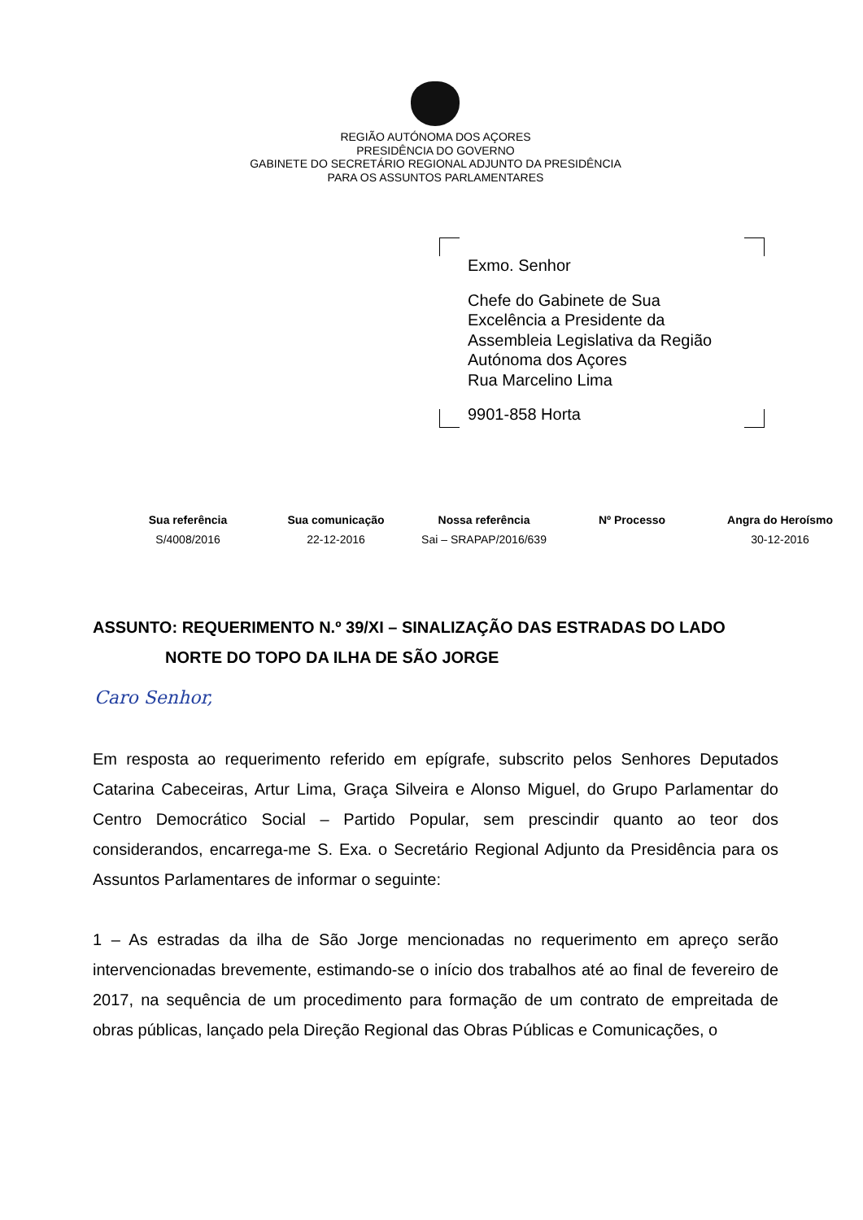REGIÃO AUTÓNOMA DOS AÇORES
PRESIDÊNCIA DO GOVERNO
GABINETE DO SECRETÁRIO REGIONAL ADJUNTO DA PRESIDÊNCIA
PARA OS ASSUNTOS PARLAMENTARES
Exmo. Senhor
Chefe do Gabinete de Sua
Excelência a Presidente da
Assembleia Legislativa da Região
Autónoma dos Açores
Rua Marcelino Lima
9901-858 Horta
| Sua referência | Sua comunicação | Nossa referência | Nº Processo | Angra do Heroísmo |
| --- | --- | --- | --- | --- |
| S/4008/2016 | 22-12-2016 | Sai – SRAPAP/2016/639 | | 30-12-2016 |
ASSUNTO: REQUERIMENTO N.º 39/XI – SINALIZAÇÃO DAS ESTRADAS DO LADO
NORTE DO TOPO DA ILHA DE SÃO JORGE
Caro Senhor,
Em resposta ao requerimento referido em epígrafe, subscrito pelos Senhores Deputados Catarina Cabeceiras, Artur Lima, Graça Silveira e Alonso Miguel, do Grupo Parlamentar do Centro Democrático Social – Partido Popular, sem prescindir quanto ao teor dos considerandos, encarrega-me S. Exa. o Secretário Regional Adjunto da Presidência para os Assuntos Parlamentares de informar o seguinte:
1 – As estradas da ilha de São Jorge mencionadas no requerimento em apreço serão intervencionadas brevemente, estimando-se o início dos trabalhos até ao final de fevereiro de 2017, na sequência de um procedimento para formação de um contrato de empreitada de obras públicas, lançado pela Direção Regional das Obras Públicas e Comunicações, o